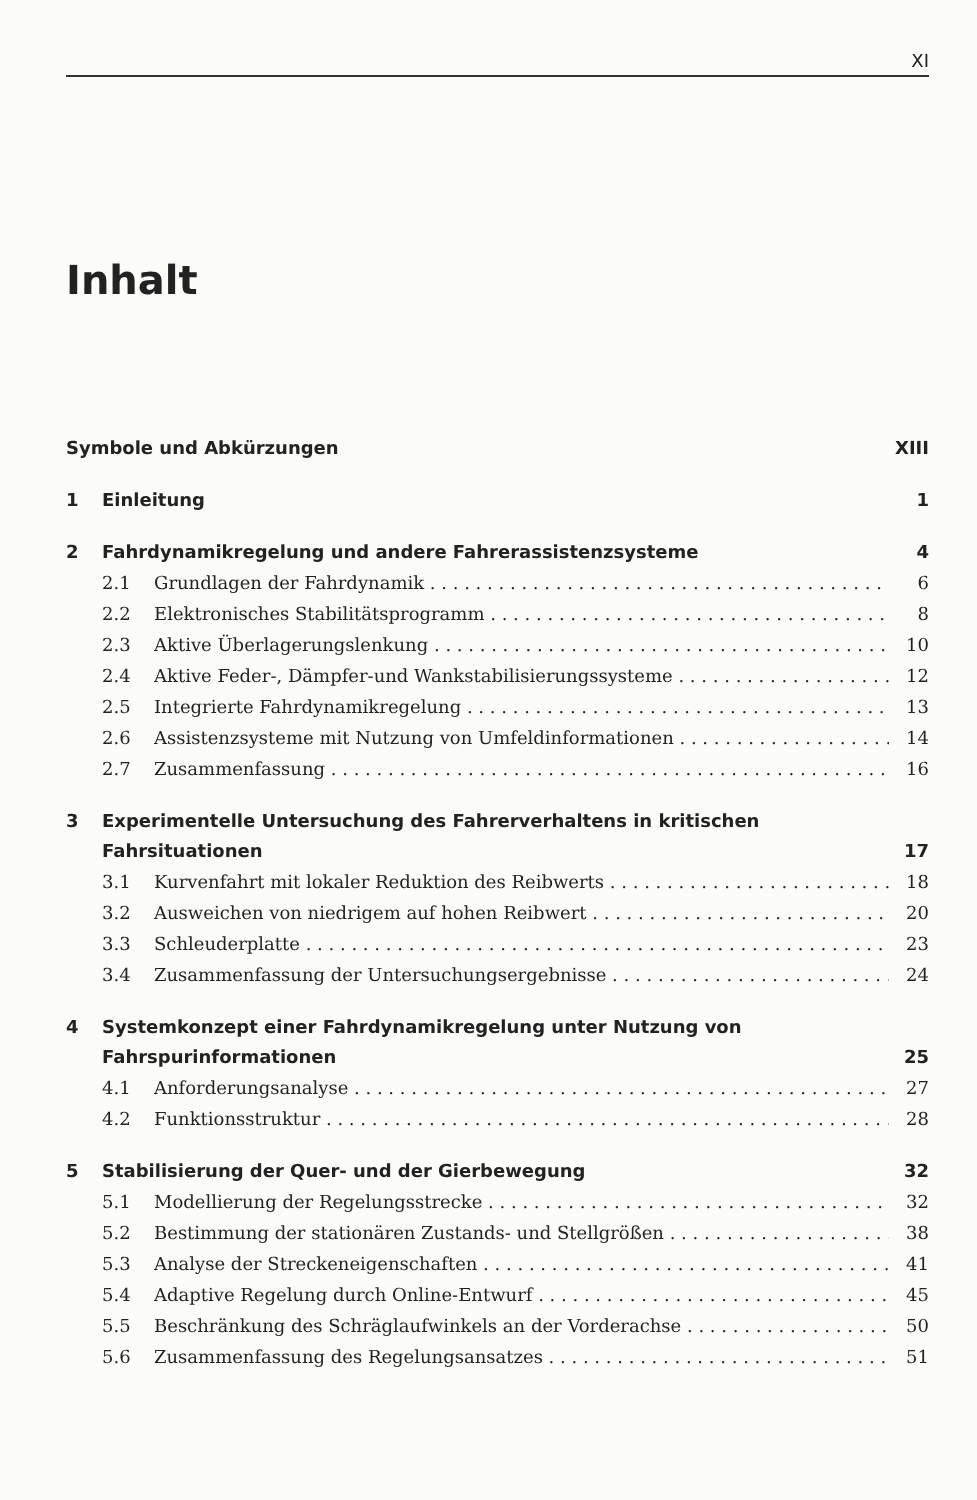XI
Inhalt
Symbole und Abkürzungen XIII
1 Einleitung 1
2 Fahrdynamikregelung und andere Fahrerassistenzsysteme 4
2.1 Grundlagen der Fahrdynamik 6
2.2 Elektronisches Stabilitätsprogramm 8
2.3 Aktive Überlagerungslenkung 10
2.4 Aktive Feder-, Dämpfer-und Wankstabilisierungssysteme 12
2.5 Integrierte Fahrdynamikregelung 13
2.6 Assistenzsysteme mit Nutzung von Umfeldinformationen 14
2.7 Zusammenfassung 16
3 Experimentelle Untersuchung des Fahrerverhaltens in kritischen Fahrsituationen 17
3.1 Kurvenfahrt mit lokaler Reduktion des Reibwerts 18
3.2 Ausweichen von niedrigem auf hohen Reibwert 20
3.3 Schleuderplatte 23
3.4 Zusammenfassung der Untersuchungsergebnisse 24
4 Systemkonzept einer Fahrdynamikregelung unter Nutzung von Fahrspurinformationen 25
4.1 Anforderungsanalyse 27
4.2 Funktionsstruktur 28
5 Stabilisierung der Quer- und der Gierbewegung 32
5.1 Modellierung der Regelungsstrecke 32
5.2 Bestimmung der stationären Zustands- und Stellgrößen 38
5.3 Analyse der Streckeneigenschaften 41
5.4 Adaptive Regelung durch Online-Entwurf 45
5.5 Beschränkung des Schräglaufwinkels an der Vorderachse 50
5.6 Zusammenfassung des Regelungsansatzes 51